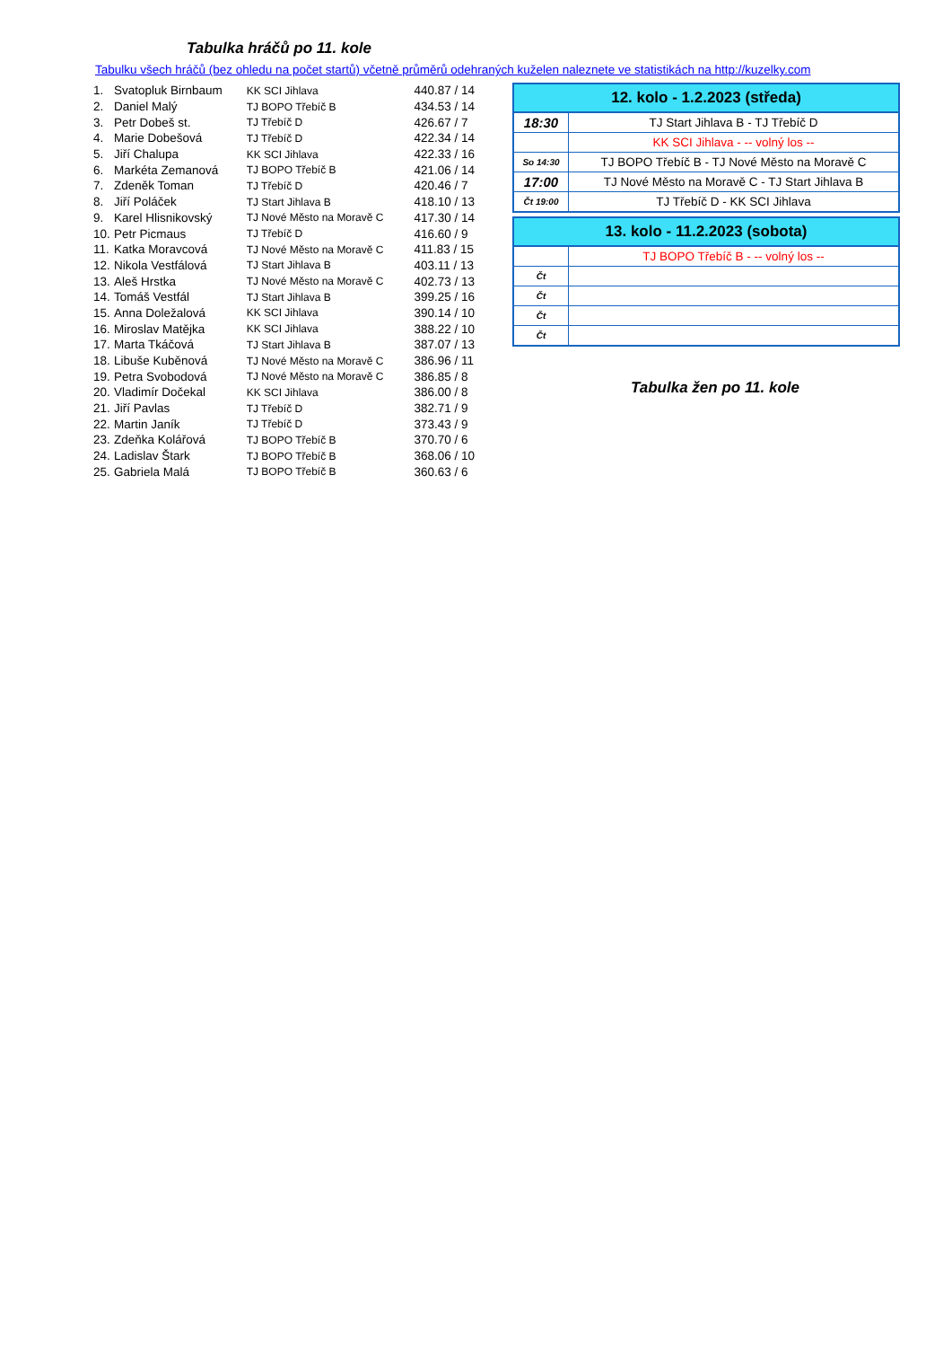Tabulka hráčů po 11. kole
Tabulku všech hráčů (bez ohledu na počet startů) včetně průměrů odehraných kuželen naleznete ve statistikách na http://kuzelky.com
| 1. | Svatopluk Birnbaum | KK SCI Jihlava | 440.87 / 14 |
| 2. | Daniel Malý | TJ BOPO Třebíč B | 434.53 / 14 |
| 3. | Petr Dobeš st. | TJ Třebíč D | 426.67 / 7 |
| 4. | Marie Dobešová | TJ Třebíč D | 422.34 / 14 |
| 5. | Jiří Chalupa | KK SCI Jihlava | 422.33 / 16 |
| 6. | Markéta Zemanová | TJ BOPO Třebíč B | 421.06 / 14 |
| 7. | Zdeněk Toman | TJ Třebíč D | 420.46 / 7 |
| 8. | Jiří Poláček | TJ Start Jihlava B | 418.10 / 13 |
| 9. | Karel Hlisnikovský | TJ Nové Město na Moravě C | 417.30 / 14 |
| 10. | Petr Picmaus | TJ Třebíč D | 416.60 / 9 |
| 11. | Katka Moravcová | TJ Nové Město na Moravě C | 411.83 / 15 |
| 12. | Nikola Vestfálová | TJ Start Jihlava B | 403.11 / 13 |
| 13. | Aleš Hrstka | TJ Nové Město na Moravě C | 402.73 / 13 |
| 14. | Tomáš Vestfál | TJ Start Jihlava B | 399.25 / 16 |
| 15. | Anna Doležalová | KK SCI Jihlava | 390.14 / 10 |
| 16. | Miroslav Matějka | KK SCI Jihlava | 388.22 / 10 |
| 17. | Marta Tkáčová | TJ Start Jihlava B | 387.07 / 13 |
| 18. | Libuše Kuběnová | TJ Nové Město na Moravě C | 386.96 / 11 |
| 19. | Petra Svobodová | TJ Nové Město na Moravě C | 386.85 / 8 |
| 20. | Vladimír Dočekal | KK SCI Jihlava | 386.00 / 8 |
| 21. | Jiří Pavlas | TJ Třebíč D | 382.71 / 9 |
| 22. | Martin Janík | TJ Třebíč D | 373.43 / 9 |
| 23. | Zdeňka Kolářová | TJ BOPO Třebíč B | 370.70 / 6 |
| 24. | Ladislav Štark | TJ BOPO Třebíč B | 368.06 / 10 |
| 25. | Gabriela Malá | TJ BOPO Třebíč B | 360.63 / 6 |
| 12. kolo - 1.2.2023 (středa) | |
| --- | --- |
| 18:30 | TJ Start Jihlava B - TJ Třebíč D |
| | KK SCI Jihlava - -- volný los -- |
| So 14:30 | TJ BOPO Třebíč B - TJ Nové Město na Moravě C |
| 17:00 | TJ Nové Město na Moravě C - TJ Start Jihlava B |
| Čt 19:00 | TJ Třebíč D - KK SCI Jihlava |
| 13. kolo - 11.2.2023 (sobota) | |
| --- | --- |
| | TJ BOPO Třebíč B - -- volný los -- |
| Čt | |
| Čt | |
| Čt | |
| Čt | |
Tabulka žen po 11. kole